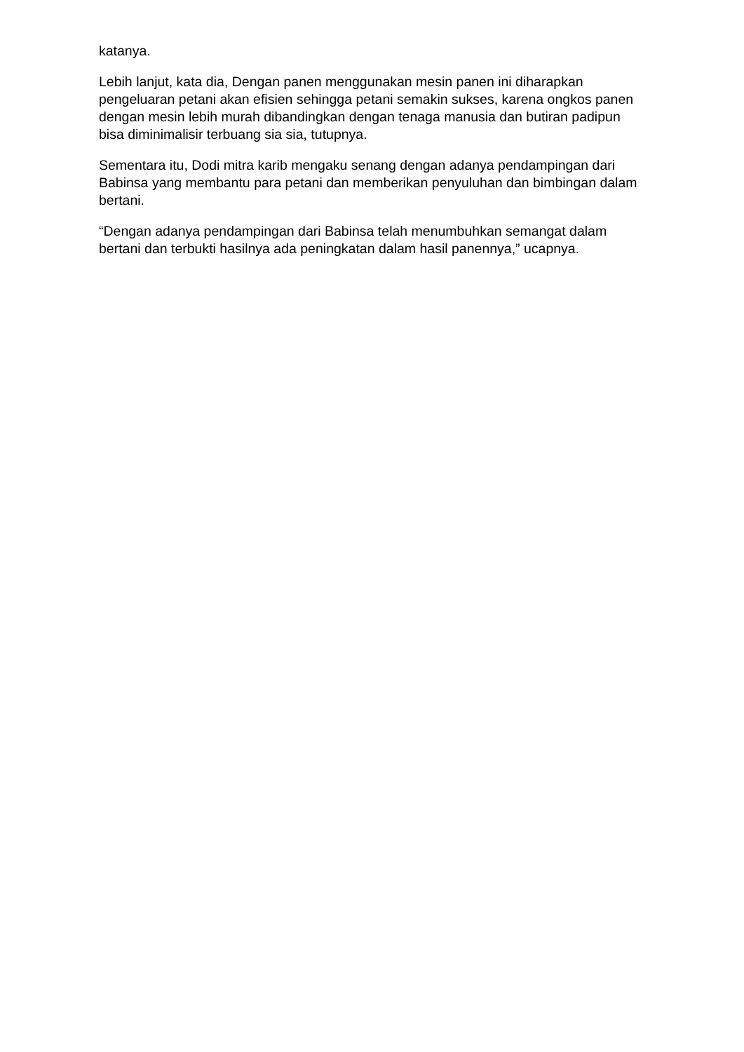katanya.
Lebih lanjut, kata dia, Dengan panen menggunakan mesin panen ini diharapkan pengeluaran petani akan efisien sehingga petani semakin sukses, karena ongkos panen dengan mesin lebih murah dibandingkan dengan tenaga manusia dan butiran padipun bisa diminimalisir terbuang sia sia, tutupnya.
Sementara itu, Dodi mitra karib mengaku senang dengan adanya pendampingan dari Babinsa yang membantu para petani dan memberikan penyuluhan dan bimbingan dalam bertani.
“Dengan adanya pendampingan dari Babinsa telah menumbuhkan semangat dalam bertani dan terbukti hasilnya ada peningkatan dalam hasil panennya,” ucapnya.